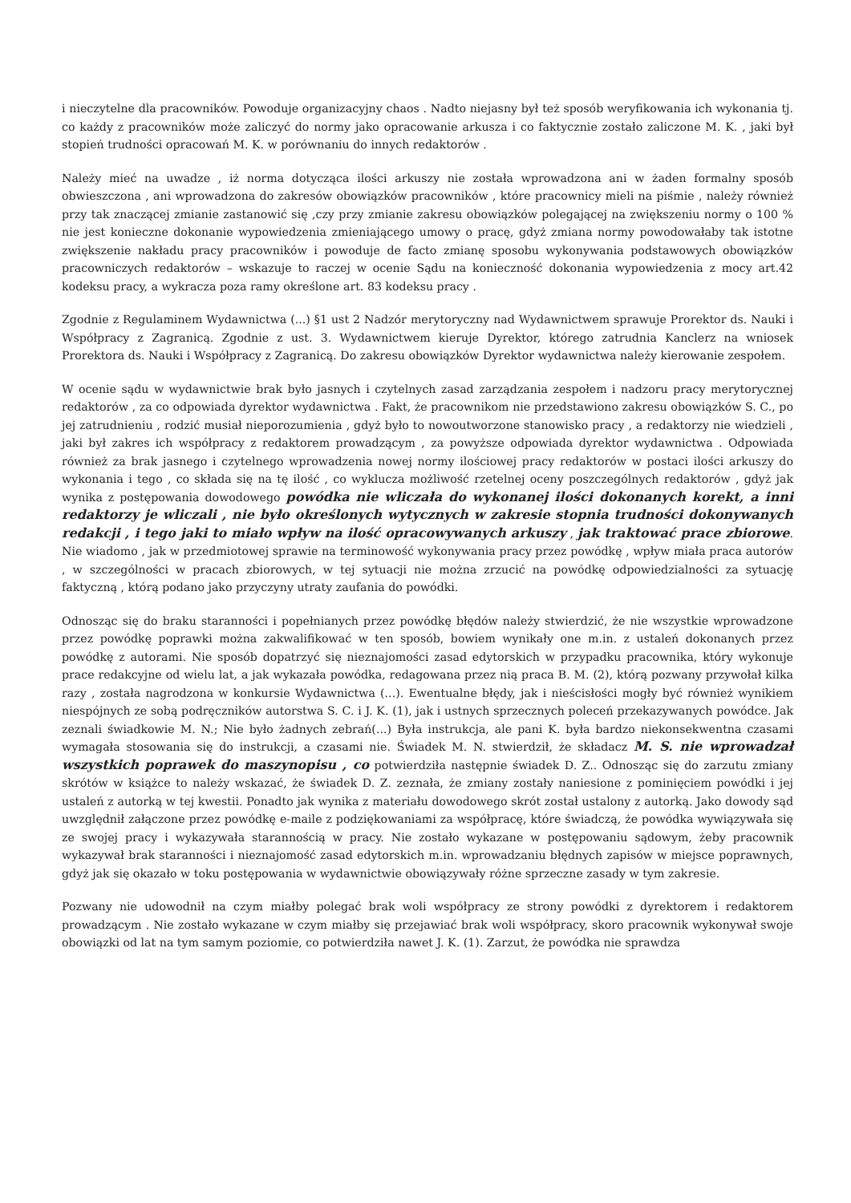i nieczytelne dla pracowników. Powoduje organizacyjny chaos . Nadto niejasny był też sposób weryfikowania ich wykonania tj. co każdy z pracowników może zaliczyć do normy jako opracowanie arkusza i co faktycznie zostało zaliczone M. K. , jaki był stopień trudności opracowań M. K. w porównaniu do innych redaktorów .
Należy mieć na uwadze , iż norma dotycząca ilości arkuszy nie została wprowadzona ani w żaden formalny sposób obwieszczona , ani wprowadzona do zakresów obowiązków pracowników , które pracownicy mieli na piśmie , należy również przy tak znaczącej zmianie zastanowić się ,czy przy zmianie zakresu obowiązków polegającej na zwiększeniu normy o 100 % nie jest konieczne dokonanie wypowiedzenia zmieniającego umowy o pracę, gdyż zmiana normy powodowałaby tak istotne zwiększenie nakładu pracy pracowników i powoduje de facto zmianę sposobu wykonywania podstawowych obowiązków pracowniczych redaktorów – wskazuje to raczej w ocenie Sądu na konieczność dokonania wypowiedzenia z mocy art.42 kodeksu pracy, a wykracza poza ramy określone art. 83 kodeksu pracy .
Zgodnie z Regulaminem Wydawnictwa (...) §1 ust 2 Nadzór merytoryczny nad Wydawnictwem sprawuje Prorektor ds. Nauki i Współpracy z Zagranicą. Zgodnie z ust. 3. Wydawnictwem kieruje Dyrektor, którego zatrudnia Kanclerz na wniosek Prorektora ds. Nauki i Współpracy z Zagranicą. Do zakresu obowiązków Dyrektor wydawnictwa należy kierowanie zespołem.
W ocenie sądu w wydawnictwie brak było jasnych i czytelnych zasad zarządzania zespołem i nadzoru pracy merytorycznej redaktorów , za co odpowiada dyrektor wydawnictwa . Fakt, że pracownikom nie przedstawiono zakresu obowiązków S. C., po jej zatrudnieniu , rodzić musiał nieporozumienia , gdyż było to nowoutworzone stanowisko pracy , a redaktorzy nie wiedzieli , jaki był zakres ich współpracy z redaktorem prowadzącym , za powyższe odpowiada dyrektor wydawnictwa . Odpowiada również za brak jasnego i czytelnego wprowadzenia nowej normy ilościowej pracy redaktorów w postaci ilości arkuszy do wykonania i tego , co składa się na tę ilość , co wyklucza możliwość rzetelnej oceny poszczególnych redaktorów , gdyż jak wynika z postępowania dowodowego powódka nie wliczała do wykonanej ilości dokonanych korekt, a inni redaktorzy je wliczali , nie było określonych wytycznych w zakresie stopnia trudności dokonywanych redakcji , i tego jaki to miało wpływ na ilość opracowywanych arkuszy , jak traktować prace zbiorowe. Nie wiadomo , jak w przedmiotowej sprawie na terminowość wykonywania pracy przez powódkę , wpływ miała praca autorów , w szczególności w pracach zbiorowych, w tej sytuacji nie można zrzucić na powódkę odpowiedzialności za sytuację faktyczną , którą podano jako przyczyny utraty zaufania do powódki.
Odnosząc się do braku staranności i popełnianych przez powódkę błędów należy stwierdzić, że nie wszystkie wprowadzone przez powódkę poprawki można zakwalifikować w ten sposób, bowiem wynikały one m.in. z ustaleń dokonanych przez powódkę z autorami. Nie sposób dopatrzyć się nieznajomości zasad edytorskich w przypadku pracownika, który wykonuje prace redakcyjne od wielu lat, a jak wykazała powódka, redagowana przez nią praca B. M. (2), którą pozwany przywołał kilka razy , została nagrodzona w konkursie Wydawnictwa (...). Ewentualne błędy, jak i nieścisłości mogły być również wynikiem niespójnych ze sobą podręczników autorstwa S. C. i J. K. (1), jak i ustnych sprzecznych poleceń przekazywanych powódce. Jak zeznali świadkowie M. N.; Nie było żadnych zebrań(...) Była instrukcja, ale pani K. była bardzo niekonsekwentna czasami wymagała stosowania się do instrukcji, a czasami nie. Świadek M. N. stwierdził, że składacz M. S. nie wprowadzał wszystkich poprawek do maszynopisu , co potwierdziła następnie świadek D. Z.. Odnosząc się do zarzutu zmiany skrótów w książce to należy wskazać, że świadek D. Z. zeznała, że zmiany zostały naniesione z pominięciem powódki i jej ustaleń z autorką w tej kwestii. Ponadto jak wynika z materiału dowodowego skrót został ustalony z autorką. Jako dowody sąd uwzględnił załączone przez powódkę e-maile z podziękowaniami za współpracę, które świadczą, że powódka wywiązywała się ze swojej pracy i wykazywała starannością w pracy. Nie zostało wykazane w postępowaniu sądowym, żeby pracownik wykazywał brak staranności i nieznajomość zasad edytorskich m.in. wprowadzaniu błędnych zapisów w miejsce poprawnych, gdyż jak się okazało w toku postępowania w wydawnictwie obowiązywały różne sprzeczne zasady w tym zakresie.
Pozwany nie udowodnił na czym miałby polegać brak woli współpracy ze strony powódki z dyrektorem i redaktorem prowadzącym . Nie zostało wykazane w czym miałby się przejawiać brak woli współpracy, skoro pracownik wykonywał swoje obowiązki od lat na tym samym poziomie, co potwierdziła nawet J. K. (1). Zarzut, że powódka nie sprawdza